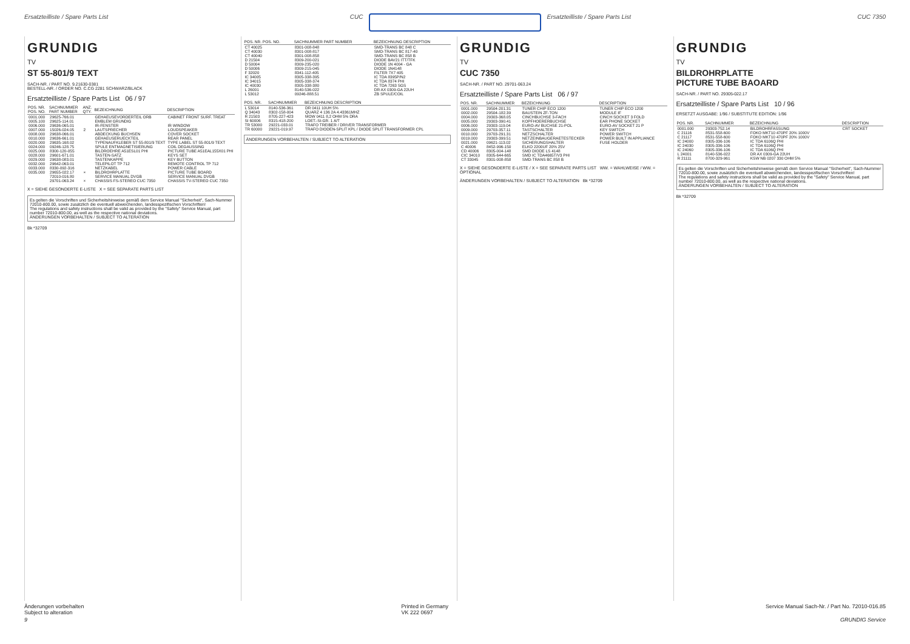Ersatzteilliste / Spare Parts List
CUC Ersatzteilliste / Spare Parts List
CUC 7350
GRUNDIG
TV
ST 55-801/9 TEXT
SACH-NR. / PART NO. 9.21630-0381
BESTELL-NR. / ORDER NO. C.CG 2281 SCHWARZ/BLACK
Ersatzteilliste / Spare Parts List 06 / 97
| POS. NR. POS. NO. | SACHNUMMER PART NUMBER | ANZ. QTY. | BEZEICHNUNG | DESCRIPTION |
| --- | --- | --- | --- | --- |
| 0001.000 | 29625-766.01 | | GEHAEUSEVORDERTEIL ORB | CABINET FRONT SURF. TREAT |
| 0005.100 | 29625-114.01 | | EMBLEM GRUNDIG | |
| 0006.000 | 29636-065.01 | | IR-FENSTER | IR WINDOW |
| 0007.000 | 15026-024.05 | 2 | LAUTSPRECHER | LOUDSPEAKER |
| 0008.000 | 29638-066.01 | | ABDECKUNG BUCHSEN | COVER SOCKET |
| 0010.000 | 29636-661.01 | | GEHAEUSERUECKTEIL | REAR PANEL |
| 0020.000 | 29635-168.02 | | TYPENAUFKLEBER ST 55-801/9 TEXT | TYPE LABEL ST 55-801/9 TEXT |
| 0024.000 | 09246-128.75 | | SPULE ENTMAGNETISIERUNG | COIL DEGAUSSING |
| 0025.000 | 8300-120-055 | | BILDROEHRE A51ESL01 PHI | PICTURE TUBE A51EAL155X01 PHI |
| 0028.000 | 29601-671.01 | | TASTEN-SATZ | KEYS SET |
| 0029.000 | 29638-083.01 | | TASTENKAPPE | KEY BUTTON |
| 0032.000 | 29642-063.01 | | TELEPILOT TP 712 | REMOTE CONTROL TP 712 |
| 0033.000 | 8330-092-316 | | NETZKABEL | POWER CABLE |
| 0035.000 | 29655-022.17 | × | BILDROHRPLATTE | PICTURE TUBE BOARD |
| | 72010-016.80 | | SERVICE MANUAL DVGB | SERVICE MANUAL DVGB |
| | 29701-063.24 | × | CHASSIS FS-STEREO CUC 7350 | CHASSIS TV-STEREO CUC 7350 |
X = SIEHE GESONDERTE E-LISTE X = SEE SEPARATE PARTS LIST
Es gelten die Vorschriften und Sicherheitshinweise gemäß dem Service Manual "Sicherheit", Sach-Nummer 72010-800.00, sowie zusätzlich die eventuell abweichenden, landesspezifischen Vorschriften!
The regulations and safety instructions shall be valid as provided by the "Safety" Service Manual, part number 72010-800.00, as well as the respective national deviations.
ÄNDERUNGEN VORBEHALTEN / SUBJECT TO ALTERATION
Bk *32709
| POS. NR. POS. NO. | SACHNUMMER PART NUMBER | BEZEICHNUNG DESCRIPTION |
| --- | --- | --- |
| CT 40025 | 8301-008-848 | SMD-TRANS BC 848 C |
| CT 40030 | 8301-008-817 | SMD-TRANS BC 817-40 |
| CT 40040 | 8301-008-858 | SMD-TRANS BC 858 B |
| D 21504 | 8309-200-021 | DIODE BAV21 ITT/TFK |
| D 50004 | 8309-235-020 | DIODE 1N 4004 - GA |
| D 50006 | 8309-215-045 | DIODE 1N4148 |
| F 32020 | 8341-112-405 | FILTER 7X7 405 |
| IC 34005 | 8305-338-395 | IC TDA 8395P/N2 |
| IC 34015 | 8305-338-374 | IC TDA 8374 PHI |
| IC 40030 | 8305-338-380 | IC TDA 7263 SGS |
| L 26001 | 8140-536-022 | DR AX 0309-GA 22UH |
| L 53012 | 09246-888.51 | ZB SPULE/COIL |
| POS. NR. | SACHNUMMER | BEZEICHNUNG DESCRIPTION |
| --- | --- | --- |
| L 53014 | 8140-536-361 | DR 0411 10UH 5% |
| Q 34043 | 8302-158-004 | QUARZ 4 136 2A 4.43361MHZ |
| R 21503 | 8705-227-423 | MOW 0411 8,2 OHM 5% DRA |
| SI 60006 | 8315-418-200 | LOET.-SI-GR. 1 A/T |
| TR 53000 | 29221-033.01 | TRAFO TREIBER / DRIVER TRANSFORMER |
| TR 60000 | 29221-019.97 | TRAFO DIODEN-SPLIT KPL / DIODE SPLIT TRANSFORMER CPL |
ÄNDERUNGEN VORBEHALTEN / SUBJECT TO ALTERATION
GRUNDIG
TV
CUC 7350
SACH-NR. / PART NO. 29701-063.24
Ersatzteilliste / Spare Parts List 06 / 97
| POS. NR. | SACHNUMMER | BEZEICHNUNG | DESCRIPTION |
| --- | --- | --- | --- |
| 0001.000 | 29504-201.31 | TUNER CHIP ECO 1200 | TUNER CHIP ECO 1200 |
| 0002.000 | 29504-182.39 | BAUSTEIN ZF-TON | MODULE IF |
| 0004.000 | 29303-368.05 | CINCHBUCHSE 3-FACH | CINCH SOCKET 3 FOLD |
| 0005.000 | 29303-390.41 | KOPFHOERERBUCHSE | EAR PHONE SOCKET |
| 0006.000 | 29303-119.04 | EURO-AV BUCHSE 21-POL | EURO-AV SOCKET 21 P |
| 0009.000 | 29703-357.11 | TASTSCHALTER | KEY SWITCH |
| 0010.000 | 29703-291.31 | NETZSCHALTER | POWER SWITCH |
| 0019.000 | 29303-399.51 | NETZEINBAUGERAETESTECKER | POWER BUILT IN APPLIANCE |
| 0021.000 | 09621-113.02 | SICHERUNGSHALTER | FUSE HOLDER |
| C 40006 | 8452-996-150 | ELKO 2200UF 20% 25V | |
| CD 40006 | 8305-004-148 | SMD DIODE LS 4148 | |
| CIC 34010 | 8305-644-665 | SMD IC TDA4665T/V3 PHI | |
| CT 33045 | 8301-008-858 | SMD-TRANS BC 858 B | |
X = SIEHE GESONDERTE E-LISTE / X = SEE SEPARATE PARTS LIST WW. = WAHLWEISE / WW. = OPTIONAL
ÄNDERUNGEN VORBEHALTEN / SUBJECT TO ALTERATION Bk *32709
GRUNDIG
TV
BILDROHRPLATTE
PICTURE TUBE BAOARD
SACH-NR. / PART NO. 29305-022.17
Ersatzteilliste / Spare Parts List 10 / 96
ERSETZT AUSGABE: 1/96 / SUBSTITUTE EDITION: 1/96
| POS. NR. | SACHNUMMER | BEZEICHNUNG | DESCRIPTION |
| --- | --- | --- | --- |
| 0001.000 | 29303-752.14 | BILDROHRFASSUNG | CRT SOCKET |
| C 21116 | 8531-558-600 | FOKO MKT10 470PF 20% 1000V | |
| C 21117 | 8531-558-600 | FOKO MKT10 470PF 20% 1000V | |
| IC 24000 | 8305-336-106 | IC TDA 6106Q PHI | |
| IC 24030 | 8305-336-106 | IC TDA 6106Q PHI | |
| IC 24060 | 8305-336-106 | IC TDA 6106Q PHI | |
| L 24001 | 8140-536-022 | DR AX 0309-GA 22UH | |
| R 21111 | 8700-329-961 | KSW NB 0207 330 OHM 5% | |
Es gelten die Vorschriften und Sicherheitshinweise gemäß dem Service Manual "Sicherheit", Sach-Nummer 72010-800.00, sowie zusätzlich die eventuell abweichenden, landesspezifischen Vorschriften!
The regulations and safety instructions shall be valid as provided by the "Safety" Service Manual, part number 72010-800.00, as well as the respective national deviations.
ÄNDERUNGEN VORBEHALTEN / SUBJECT TO ALTERATION
Bk *32709
Änderungen vorbehalten
Subject to alteration
Printed in Germany
VK 222 0697
Service Manual Sach-Nr. / Part No. 72010-016.85
9 GRUNDIG Service